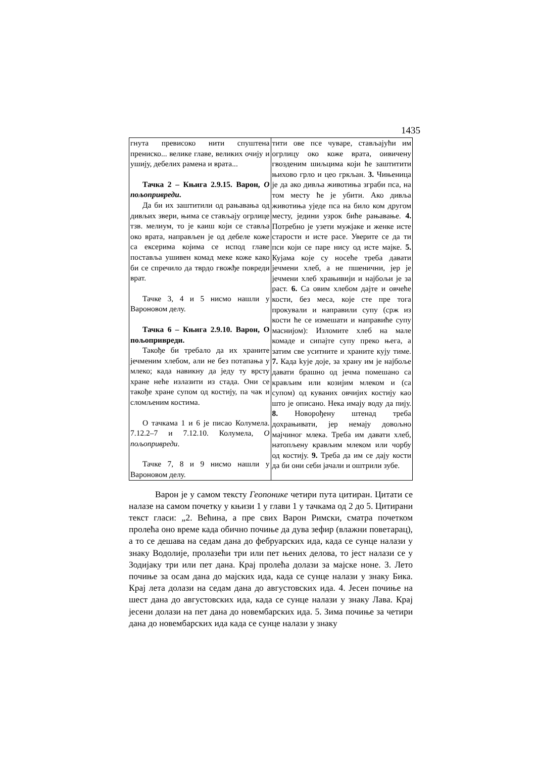1435
| гнута превисоко нити спуштена прениско... велике главе, великих очију и ушију, дебелих рамена и врата... Тачка 2 – Књига 2.9.15. Варон, О пољопривреди . Да би их заштитили од рањавања од дивљих звери, њима се стављају огрлице тзв. мелиум, то је каиш који се ставља око врата, направљен је од дебеле коже са ексерима којима се испод главе поставља ушивен комад меке коже како би се спречило да тврдо гвожђе повреди врат. Тачке 3, 4 и 5 нисмо нашли у Вароновом делу. Тачка 6 – Књига 2.9.10. Варон, О пољопривреди. Такође би требало да их храните јечменим хлебом, али не без потапања у млеко; када навикну да једу ту врсту хране неће излазити из стада. Они се такође хране супом од костију, па чак и сломљеним костима. О тачкама 1 и 6 је писао Колумела. 7.12.2–7 и 7.12.10. Колумела, О пољопривреди . Тачке 7, 8 и 9 нисмо нашли у Вароновом делу. | тити ове псе чуваре, стављајући им огрлицу око коже врата, оивичену гвозденим шиљцима који ће заштитити њихово грло и цео гркљан. 3. Чињеница је да ако дивља животиња зграби пса, на том месту ће је убити. Ако дивља животиња уједе пса на било ком другом месту, једини узрок биће рањавање. 4. Потребно је узети мужјаке и женке исте старости и исте расе. Уверите се да ти пси који се паре нису од исте мајке. 5. Кујама које су носеће треба давати јечмени хлеб, а не пшенични, јер је јечмени хлеб храњивији и најбољи је за раст. 6. Са овим хлебом дајте и овчеће кости, без меса, које сте пре тога прокували и направили супу (срж из кости ће се измешати и направиће супу маснијом): Изломите хлеб на мале комаде и сипајте супу преко њега, а затим све уситните и храните кују тиме. 7. Када kује доје, за храну им је најбоље давати брашно од јечма помешано са крављим или козијим млеком и (са супом) од куваних овчијих костију као што је описано. Нека имају воду да пију. 8. Новорођену штенад треба дохрањивати, јер немају довољно мајчиног млека. Треба им давати хлеб, натопљену крављим млеком или чорбу од костију. 9. Треба да им се дају кости да би они себи јачали и оштрили зубе. |
Варон је у самом тексту Геопонике четири пута цитиран. Цитати се налазе на самом почетку у књизи 1 у глави 1 у тачкама од 2 до 5. Цитирани текст гласи: „2. Већина, а пре свих Варон Римски, сматра почетком пролећа оно време када обично почиње да дува зефир (влажни поветарац), а то се дешава на седам дана до фебруарских ида, када се сунце налази у знаку Водолије, пролазећи три или пет њених делова, то јест налази се у Зодијаку три или пет дана. Крај пролећа долази за мајске ноне. 3. Лето почиње за осам дана до мајских ида, када се сунце налази у знаку Бика. Крај лета долази на седам дана до августовских ида. 4. Јесен почиње на шест дана до августовских ида, када се сунце налази у знаку Лава. Крај јесени долази на пет дана до новембарских ида. 5. Зима почиње за четири дана до новембарских ида када се сунце налази у знаку